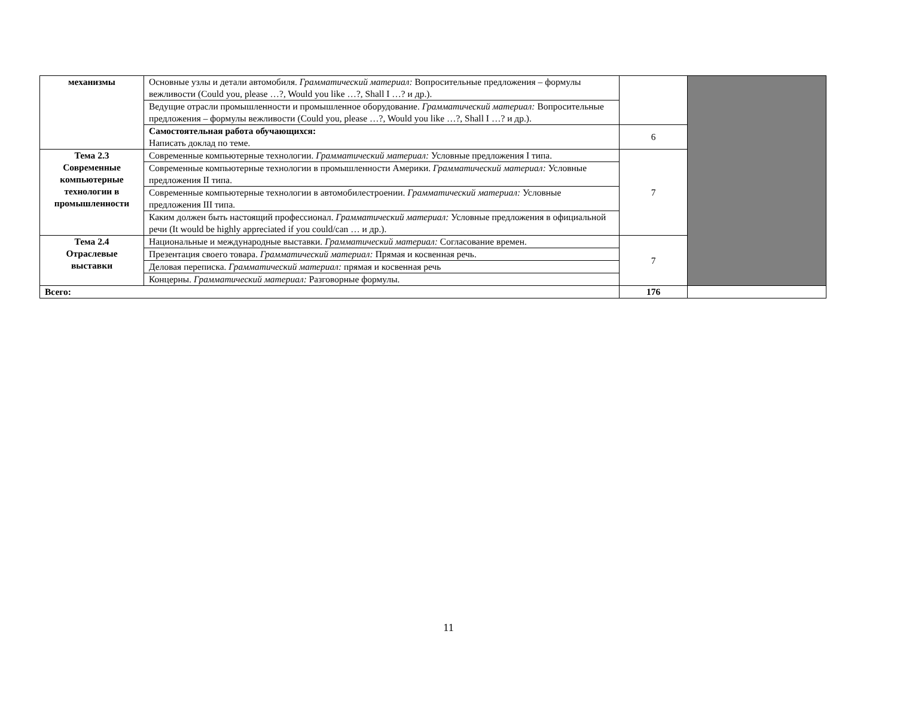| механизмы | Основные узлы и детали автомобиля. Грамматический материал: Вопросительные предложения – формулы вежливости (Could you, please …?, Would you like …?, Shall I …? и др.). | | |
| | Ведущие отрасли промышленности и промышленное оборудование. Грамматический материал: Вопросительные предложения – формулы вежливости (Could you, please …?, Would you like …?, Shall I …? и др.). | | |
| | Самостоятельная работа обучающихся: Написать доклад по теме. | 6 | |
| Тема 2.3 Современные компьютерные технологии в промышленности | Современные компьютерные технологии. Грамматический материал: Условные предложения I типа. | 7 | |
| | Современные компьютерные технологии в промышленности Америки. Грамматический материал: Условные предложения II типа. | | |
| | Современные компьютерные технологии в автомобилестроении. Грамматический материал: Условные предложения III типа. | | |
| | Каким должен быть настоящий профессионал. Грамматический материал: Условные предложения в официальной речи (It would be highly appreciated if you could/can … и др.). | | |
| Тема 2.4 Отраслевые выставки | Национальные и международные выставки. Грамматический материал: Согласование времен. | 7 | |
| | Презентация своего товара. Грамматический материал: Прямая и косвенная речь. | | |
| | Деловая переписка. Грамматический материал: прямая и косвенная речь | | |
| | Концерны. Грамматический материал: Разговорные формулы. | | |
| Всего: | | 176 | |
11